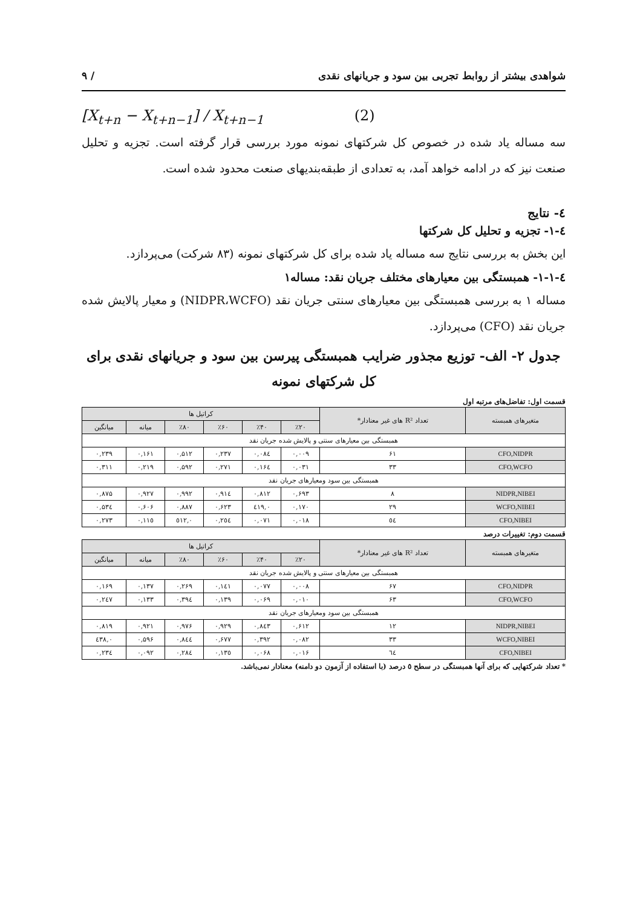شواهدی بیشتر از روابط تجربی بین سود و جریانهای نقدی / ۹
[X<sub>t+n</sub> − X<sub>t+n−1</sub>] / X<sub>t+n−1</sub> (2)
سه مساله یاد شده در خصوص کل شرکتهای نمونه مورد بررسی قرار گرفته است. تجزیه و تحلیل صنعت نیز که در ادامه خواهد آمد، به تعدادی از طبقه‌بندیهای صنعت محدود شده است.
٤- نتایج
٤-١- تجزیه و تحلیل کل شرکتها
این بخش به بررسی نتایج سه مساله یاد شده برای کل شرکتهای نمونه (۸۳ شرکت) می‌پردازد.
٤-١-١- همبستگی بین معیارهای مختلف جریان نقد: مساله۱
مساله ۱ به بررسی همبستگی بین معیارهای سنتی جریان نقد (NIDPR،WCFO) و معیار پالایش شده جریان نقد (CFO) می‌پردازد.
جدول ۲- الف- توزیع مجذور ضرایب همبستگی پیرسن بین سود و جریانهای نقدی برای کل شرکتهای نمونه
قسمت اول: تفاضل‌های مرتبه اول
| متغیرهای همبسته | تعداد R² های غیر معنادار* | کراتیل ها | | | | | |
| --- | --- | --- | --- | --- | --- | --- | --- |
| | | ٪۲۰ | ٪۴۰ | ٪۶۰ | ٪۸۰ | میانه | میانگین |
| همبستگی بین معیارهای سنتی و پالایش شده جریان نقد | | | | | | | |
| CFO,NIDPR | ۶۱ | ۰,۰۰۹ | ۰,۰۸٤ | ۰,۲۳۷ | ۰,۵۱۲ | ۰,۱۶۱ | ۰,۲۳۹ |
| CFO,WCFO | ۳۳ | ۰,۰۳۱ | ۰,۱۶٤ | ۰,۲۷۱ | ۰,۵۹۲ | ۰,۲۱۹ | ۰,۳۱۱ |
| همبستگی بین سود ومعیارهای جریان نقد | | | | | | | |
| NIDPR,NIBEI | ۸ | ۰,۶۹۳ | ۰,۸۱۲ | ۰,۹۱٤ | ۰,۹۹۲ | ۰,۹۲۷ | ۰,۸۷۵ |
| WCFO,NIBEI | ۲۹ | ۰,۱۷۰ | ۰,٤۱۹ | ۰,۶۲۳ | ۰,۸۸۷ | ۰,۶۰۶ | ۰,۵۳٤ |
| CFO,NIBEI | ٥٤ | ۰,۰۱۸ | ۰,۰۷۱ | ۰,۲٥٤ | ۰,٥۱۲ | ۰,۱۱٥ | ۰,۲۷۳ |
قسمت دوم: تغییرات درصد
| متغیرهای همبسته | تعداد R² های غیر معنادار* | کراتیل ها | | | | | |
| --- | --- | --- | --- | --- | --- | --- | --- |
| | | ٪۲۰ | ٪۴۰ | ٪۶۰ | ٪۸۰ | میانه | میانگین |
| همبستگی بین معیارهای سنتی و پالایش شده جریان نقد | | | | | | | |
| CFO,NIDPR | ۶۷ | ۰,۰۰۸ | ۰,۰۷۷ | ۰,۱٤۱ | ۰,۲۶۹ | ۰,۱۳۷ | ۰,۱۶۹ |
| CFO,WCFO | ۶۳ | ۰,۰۱۰ | ۰,۰۶۹ | ۰,۱۳۹ | ۰,۳۹٤ | ۰,۱۳۳ | ۰,۲٤۷ |
| همبستگی بین سود ومعیارهای جریان نقد | | | | | | | |
| NIDPR,NIBEI | ۱۲ | ۰,۶۱۲ | ۰,۸٤۳ | ۰,۹۲۹ | ۰,۹۷۶ | ۰,۹۲۱ | ۰,۸۱۹ |
| WCFO,NIBEI | ۳۳ | ۰,۰۸۲ | ۰,۳۹۲ | ۰,۶۷۷ | ۰,۸٤٤ | ۰,۵۹۶ | ۰,٤۳۸ |
| CFO,NIBEI | ٦٤ | ۰,۰۱۶ | ۰,۰۶۸ | ۰,۱۳٥ | ۰,۲۸٤ | ۰,۰۹۲ | ۰,۲۳٤ |
* تعداد شرکتهایی که برای آنها همبستگی در سطح ٥ درصد (با استفاده از آزمون دو دامنه) معنادار نمی‌باشد.